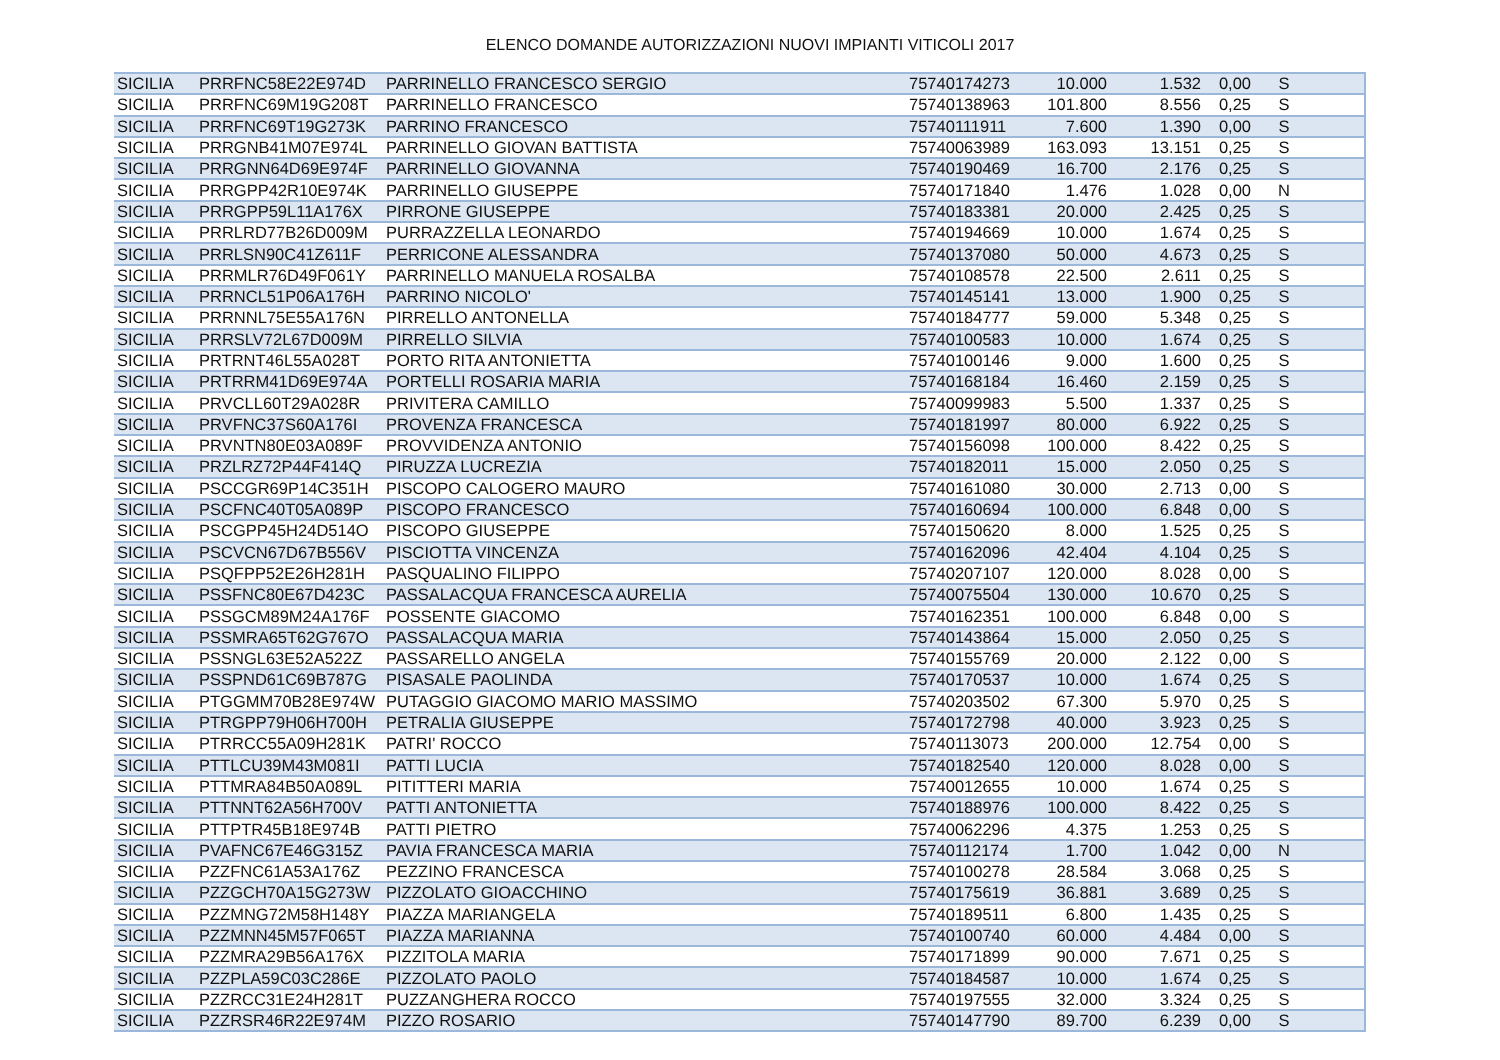ELENCO DOMANDE AUTORIZZAZIONI NUOVI IMPIANTI VITICOLI 2017
| SICILIA | PRRFNC58E22E974D | PARRINELLO FRANCESCO SERGIO | 75740174273 | 10.000 | 1.532 | 0,00 | S | |
| SICILIA | PRRFNC69M19G208T | PARRINELLO FRANCESCO | 75740138963 | 101.800 | 8.556 | 0,25 | S | |
| SICILIA | PRRFNC69T19G273K | PARRINO FRANCESCO | 75740111911 | 7.600 | 1.390 | 0,00 | S | |
| SICILIA | PRRGNB41M07E974L | PARRINELLO GIOVAN BATTISTA | 75740063989 | 163.093 | 13.151 | 0,25 | S | |
| SICILIA | PRRGNN64D69E974F | PARRINELLO GIOVANNA | 75740190469 | 16.700 | 2.176 | 0,25 | S | |
| SICILIA | PRRGPP42R10E974K | PARRINELLO GIUSEPPE | 75740171840 | 1.476 | 1.028 | 0,00 | N | |
| SICILIA | PRRGPP59L11A176X | PIRRONE GIUSEPPE | 75740183381 | 20.000 | 2.425 | 0,25 | S | |
| SICILIA | PRRLRD77B26D009M | PURRAZZELLA LEONARDO | 75740194669 | 10.000 | 1.674 | 0,25 | S | |
| SICILIA | PRRLSN90C41Z611F | PERRICONE ALESSANDRA | 75740137080 | 50.000 | 4.673 | 0,25 | S | |
| SICILIA | PRRMLR76D49F061Y | PARRINELLO MANUELA ROSALBA | 75740108578 | 22.500 | 2.611 | 0,25 | S | |
| SICILIA | PRRNCL51P06A176H | PARRINO NICOLO' | 75740145141 | 13.000 | 1.900 | 0,25 | S | |
| SICILIA | PRRNNL75E55A176N | PIRRELLO ANTONELLA | 75740184777 | 59.000 | 5.348 | 0,25 | S | |
| SICILIA | PRRSLV72L67D009M | PIRRELLO SILVIA | 75740100583 | 10.000 | 1.674 | 0,25 | S | |
| SICILIA | PRTRNT46L55A028T | PORTO RITA ANTONIETTA | 75740100146 | 9.000 | 1.600 | 0,25 | S | |
| SICILIA | PRTRRM41D69E974A | PORTELLI ROSARIA MARIA | 75740168184 | 16.460 | 2.159 | 0,25 | S | |
| SICILIA | PRVCLL60T29A028R | PRIVITERA CAMILLO | 75740099983 | 5.500 | 1.337 | 0,25 | S | |
| SICILIA | PRVFNC37S60A176I | PROVENZA FRANCESCA | 75740181997 | 80.000 | 6.922 | 0,25 | S | |
| SICILIA | PRVNTN80E03A089F | PROVVIDENZA ANTONIO | 75740156098 | 100.000 | 8.422 | 0,25 | S | |
| SICILIA | PRZLRZ72P44F414Q | PIRUZZA LUCREZIA | 75740182011 | 15.000 | 2.050 | 0,25 | S | |
| SICILIA | PSCCGR69P14C351H | PISCOPO CALOGERO MAURO | 75740161080 | 30.000 | 2.713 | 0,00 | S | |
| SICILIA | PSCFNC40T05A089P | PISCOPO FRANCESCO | 75740160694 | 100.000 | 6.848 | 0,00 | S | |
| SICILIA | PSCGPP45H24D514O | PISCOPO GIUSEPPE | 75740150620 | 8.000 | 1.525 | 0,25 | S | |
| SICILIA | PSCVCN67D67B556V | PISCIOTTA VINCENZA | 75740162096 | 42.404 | 4.104 | 0,25 | S | |
| SICILIA | PSQFPP52E26H281H | PASQUALINO FILIPPO | 75740207107 | 120.000 | 8.028 | 0,00 | S | |
| SICILIA | PSSFNC80E67D423C | PASSALACQUA FRANCESCA AURELIA | 75740075504 | 130.000 | 10.670 | 0,25 | S | |
| SICILIA | PSSGCM89M24A176F | POSSENTE GIACOMO | 75740162351 | 100.000 | 6.848 | 0,00 | S | |
| SICILIA | PSSMRA65T62G767O | PASSALACQUA MARIA | 75740143864 | 15.000 | 2.050 | 0,25 | S | |
| SICILIA | PSSNGL63E52A522Z | PASSARELLO ANGELA | 75740155769 | 20.000 | 2.122 | 0,00 | S | |
| SICILIA | PSSPND61C69B787G | PISASALE PAOLINDA | 75740170537 | 10.000 | 1.674 | 0,25 | S | |
| SICILIA | PTGGMM70B28E974W | PUTAGGIO GIACOMO MARIO MASSIMO | 75740203502 | 67.300 | 5.970 | 0,25 | S | |
| SICILIA | PTRGPP79H06H700H | PETRALIA GIUSEPPE | 75740172798 | 40.000 | 3.923 | 0,25 | S | |
| SICILIA | PTRRCC55A09H281K | PATRI' ROCCO | 75740113073 | 200.000 | 12.754 | 0,00 | S | |
| SICILIA | PTTLCU39M43M081I | PATTI LUCIA | 75740182540 | 120.000 | 8.028 | 0,00 | S | |
| SICILIA | PTTMRA84B50A089L | PITITTERI MARIA | 75740012655 | 10.000 | 1.674 | 0,25 | S | |
| SICILIA | PTTNNT62A56H700V | PATTI ANTONIETTA | 75740188976 | 100.000 | 8.422 | 0,25 | S | |
| SICILIA | PTTPTR45B18E974B | PATTI PIETRO | 75740062296 | 4.375 | 1.253 | 0,25 | S | |
| SICILIA | PVAFNC67E46G315Z | PAVIA FRANCESCA MARIA | 75740112174 | 1.700 | 1.042 | 0,00 | N | |
| SICILIA | PZZFNC61A53A176Z | PEZZINO FRANCESCA | 75740100278 | 28.584 | 3.068 | 0,25 | S | |
| SICILIA | PZZGCH70A15G273W | PIZZOLATO GIOACCHINO | 75740175619 | 36.881 | 3.689 | 0,25 | S | |
| SICILIA | PZZMNG72M58H148Y | PIAZZA MARIANGELA | 75740189511 | 6.800 | 1.435 | 0,25 | S | |
| SICILIA | PZZMNN45M57F065T | PIAZZA MARIANNA | 75740100740 | 60.000 | 4.484 | 0,00 | S | |
| SICILIA | PZZMRA29B56A176X | PIZZITOLA MARIA | 75740171899 | 90.000 | 7.671 | 0,25 | S | |
| SICILIA | PZZPLA59C03C286E | PIZZOLATO PAOLO | 75740184587 | 10.000 | 1.674 | 0,25 | S | |
| SICILIA | PZZRCC31E24H281T | PUZZANGHERA ROCCO | 75740197555 | 32.000 | 3.324 | 0,25 | S | |
| SICILIA | PZZRSR46R22E974M | PIZZO ROSARIO | 75740147790 | 89.700 | 6.239 | 0,00 | S | |